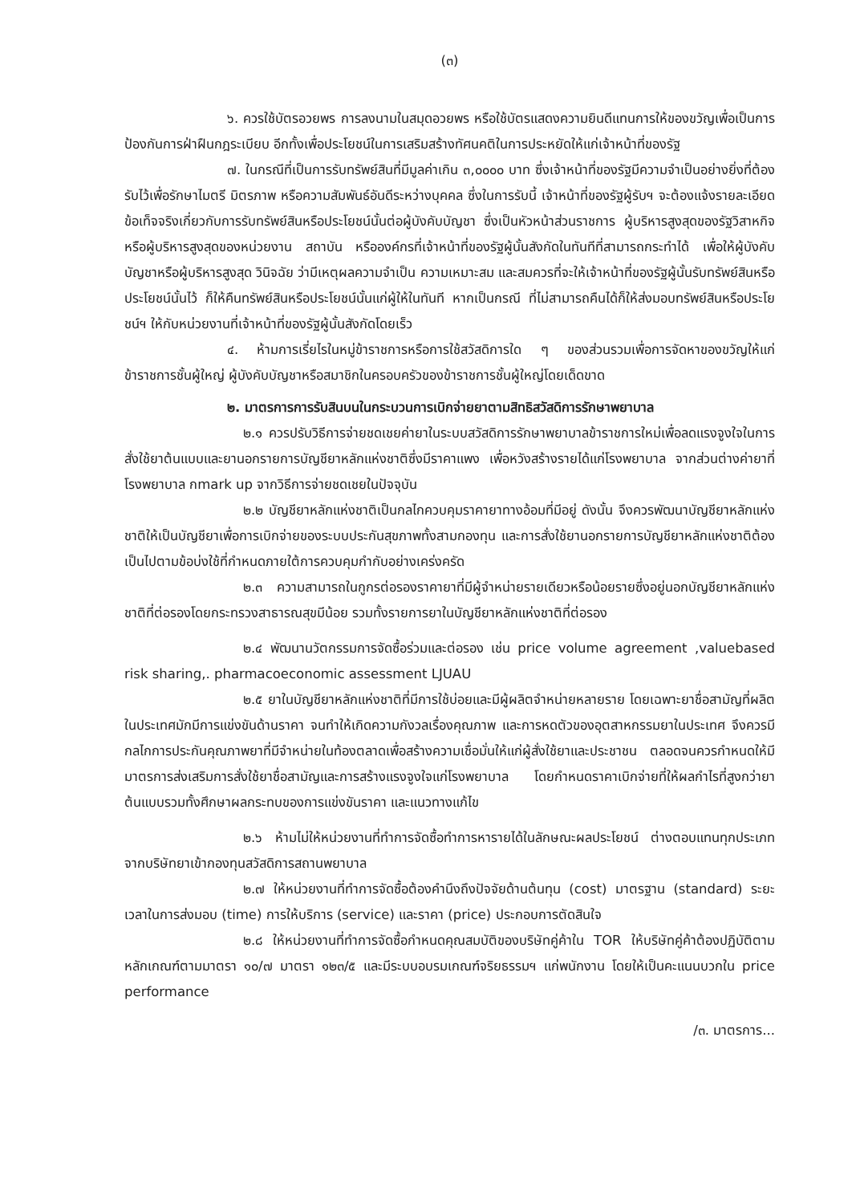(๓)
๖. ควรใช้บัตรอวยพร การลงนามในสมุดอวยพร หรือใช้บัตรแสดงความยินดีแทนการให้ของขวัญเพื่อเป็นการป้องกันการฝ่าฝืนกฎระเบียบ อีกทั้งเพื่อประโยชน์ในการเสริมสร้างทัศนคติในการประหยัดให้แก่เจ้าหน้าที่ของรัฐ
๗. ในกรณีที่เป็นการรับทรัพย์สินที่มีมูลค่าเกิน ๓,๐๐๐๐ บาท ซึ่งเจ้าหน้าที่ของรัฐมีความจำเป็นอย่างยิ่งที่ต้องรับไว้เพื่อรักษาไมตรี มิตรภาพ หรือความสัมพันธ์อันดีระหว่างบุคคล ซึ่งในการรับนี้ เจ้าหน้าที่ของรัฐผู้รับฯ จะต้องแจ้งรายละเอียดข้อเท็จจริงเกี่ยวกับการรับทรัพย์สินหรือประโยชน์นั้นต่อผู้บังคับบัญชา ซึ่งเป็นหัวหน้าส่วนราชการ ผู้บริหารสูงสุดของรัฐวิสาหกิจ หรือผู้บริหารสูงสุดของหน่วยงาน สถาบัน หรือองค์กรที่เจ้าหน้าที่ของรัฐผู้นั้นสังกัดในทันทีที่สามารถกระทำได้ เพื่อให้ผู้บังคับบัญชาหรือผู้บริหารสูงสุด วินิจฉัย ว่ามีเหตุผลความจำเป็น ความเหมาะสม และสมควรที่จะให้เจ้าหน้าที่ของรัฐผู้นั้นรับทรัพย์สินหรือประโยชน์นั้นไว้ ก็ให้คืนทรัพย์สินหรือประโยชน์นั้นแก่ผู้ให้ในทันที หากเป็นกรณี ที่ไม่สามารถคืนได้ก็ให้ส่งมอบทรัพย์สินหรือประโยชน์ฯ ให้กับหน่วยงานที่เจ้าหน้าที่ของรัฐผู้นั้นสังกัดโดยเร็ว
๔. ห้ามการเรี่ยไรในหมู่ข้าราชการหรือการใช้สวัสดิการใด ๆ ของส่วนรวมเพื่อการจัดหาของขวัญให้แก่ข้าราชการชั้นผู้ใหญ่ ผู้บังคับบัญชาหรือสมาชิกในครอบครัวของข้าราชการชั้นผู้ใหญ่โดยเด็ดขาด
๒. มาตรการการรับสินบนในกระบวนการเบิกจ่ายยาตามสิทธิสวัสดิการรักษาพยาบาล
๒.๑ ควรปรับวิธีการจ่ายชดเชยค่ายาในระบบสวัสดิการรักษาพยาบาลข้าราชการใหม่เพื่อลดแรงจูงใจในการสั่งใช้ยาต้นแบบและยานอกรายการบัญชียาหลักแห่งชาติซึ่งมีราคาแพง เพื่อหวังสร้างรายได้แก่โรงพยาบาล จากส่วนต่างค่ายาที่โรงพยาบาล กmark up จากวิธีการจ่ายชดเชยในปัจจุบัน
๒.๒ บัญชียาหลักแห่งชาติเป็นกลไกควบคุมราคายาทางอ้อมที่มีอยู่ ดังนั้น จึงควรพัฒนาบัญชียาหลักแห่งชาติให้เป็นบัญชียาเพื่อการเบิกจ่ายของระบบประกันสุขภาพทั้งสามกองทุน และการสั่งใช้ยานอกรายการบัญชียาหลักแห่งชาติต้องเป็นไปตามข้อบ่งใช้ที่กำหนดภายใต้การควบคุมกำกับอย่างเคร่งครัด
๒.๓ ความสามารถในกูกรต่อรองราคายาที่มีผู้จำหน่ายรายเดียวหรือน้อยรายซึ่งอยู่นอกบัญชียาหลักแห่งชาติที่ต่อรองโดยกระทรวงสาธารณสุขมีน้อย รวมทั้งรายการยาในบัญชียาหลักแห่งชาติที่ต่อรอง
๒.๔ พัฒนานวัตกรรมการจัดซื้อร่วมและต่อรอง เช่น price volume agreement ,valuebased risk sharing,. pharmacoeconomic assessment LJUAU
๒.๕ ยาในบัญชียาหลักแห่งชาติที่มีการใช้บ่อยและมีผู้ผลิตจำหน่ายหลายราย โดยเฉพาะยาชื่อสามัญที่ผลิตในประเทศมักมีการแข่งขันด้านราคา จนทำให้เกิดความกังวลเรื่องคุณภาพ และการหดตัวของอุตสาหกรรมยาในประเทศ จึงควรมีกลไกการประกันคุณภาพยาที่มีจำหน่ายในท้องตลาดเพื่อสร้างความเชื่อมั่นให้แก่ผู้สั่งใช้ยาและประชาชน ตลอดจนควรกำหนดให้มีมาตรการส่งเสริมการสั่งใช้ยาชื่อสามัญและการสร้างแรงจูงใจแก่โรงพยาบาล โดยกำหนดราคาเบิกจ่ายที่ให้ผลกำไรที่สูงกว่ายาต้นแบบรวมทั้งศึกษาผลกระทบของการแข่งขันราคา และแนวทางแก้ไข
๒.๖ ห้ามไม่ให้หน่วยงานที่ทำการจัดซื้อทำการหารายได้ในลักษณะผลประโยชน์ ต่างตอบแทนทุกประเภทจากบริษัทยาเข้ากองทุนสวัสดิการสถานพยาบาล
๒.๗ ให้หน่วยงานที่ทำการจัดซื้อต้องคำนึงถึงปัจจัยด้านต้นทุน (cost) มาตรฐาน (standard) ระยะเวลาในการส่งมอบ (time) การให้บริการ (service) และราคา (price) ประกอบการตัดสินใจ
๒.๘ ให้หน่วยงานที่ทำการจัดซื้อกำหนดคุณสมบัติของบริษัทคู่ค้าใน TOR ให้บริษัทคู่ค้าต้องปฏิบัติตามหลักเกณฑ์ตามมาตรา ๑๐/๗ มาตรา ๑๒๓/๕ และมีระบบอบรมเกณฑ์จริยธรรมฯ แก่พนักงาน โดยให้เป็นคะแนนบวกใน price performance
/๓. มาตรการ...